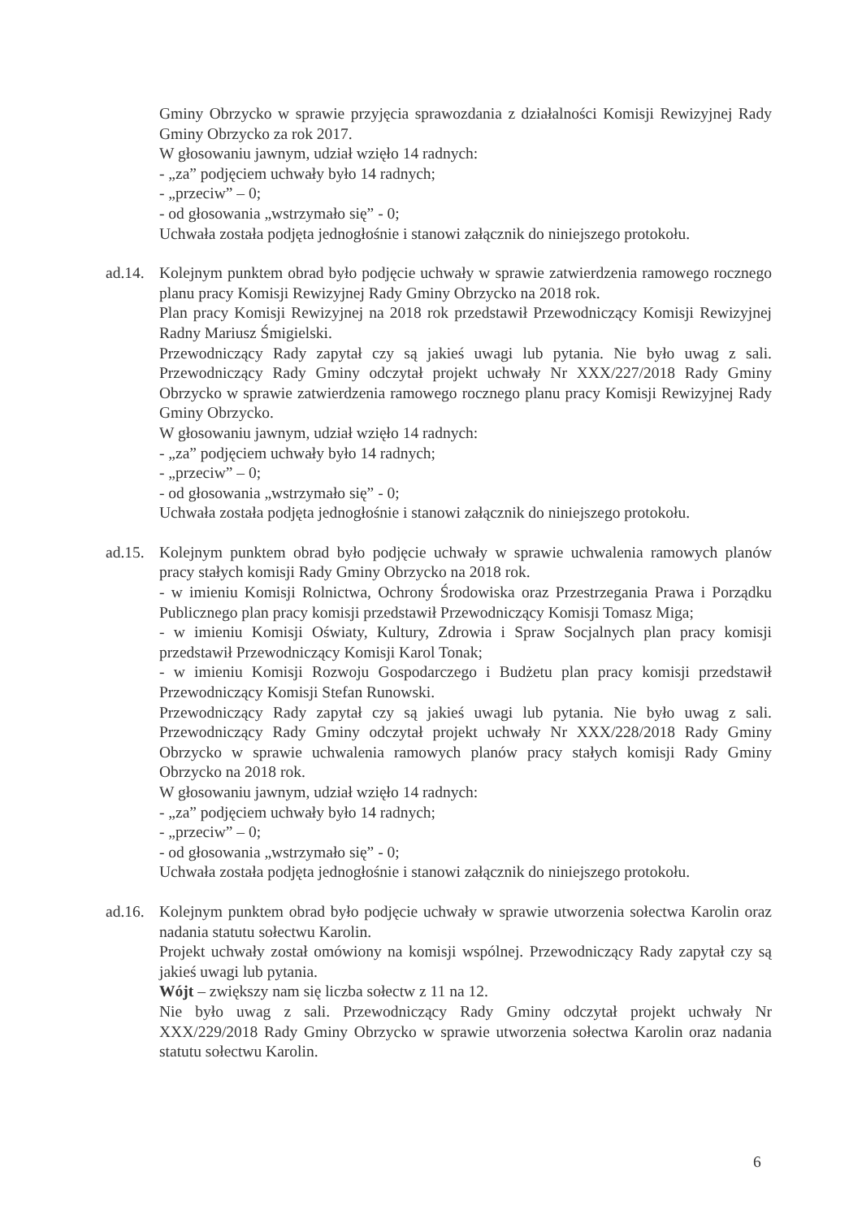Gminy Obrzycko w sprawie przyjęcia sprawozdania z działalności Komisji Rewizyjnej Rady Gminy Obrzycko za rok 2017.
W głosowaniu jawnym, udział wzięło 14 radnych:
- „za” podjęciem uchwały było 14 radnych;
- „przeciw” – 0;
- od głosowania „wstrzymało się” - 0;
Uchwała została podjęta jednogłośnie i stanowi załącznik do niniejszego protokołu.
ad.14.
Kolejnym punktem obrad było podjęcie uchwały w sprawie zatwierdzenia ramowego rocznego planu pracy Komisji Rewizyjnej Rady Gminy Obrzycko na 2018 rok.
Plan pracy Komisji Rewizyjnej na 2018 rok przedstawił Przewodniczący Komisji Rewizyjnej Radny Mariusz Śmigielski.
Przewodniczący Rady zapytał czy są jakieś uwagi lub pytania. Nie było uwag z sali. Przewodniczący Rady Gminy odczytał projekt uchwały Nr XXX/227/2018 Rady Gminy Obrzycko w sprawie zatwierdzenia ramowego rocznego planu pracy Komisji Rewizyjnej Rady Gminy Obrzycko.
W głosowaniu jawnym, udział wzięło 14 radnych:
- „za” podjęciem uchwały było 14 radnych;
- „przeciw” – 0;
- od głosowania „wstrzymało się” - 0;
Uchwała została podjęta jednogłośnie i stanowi załącznik do niniejszego protokołu.
ad.15.
Kolejnym punktem obrad było podjęcie uchwały w sprawie uchwalenia ramowych planów pracy stałych komisji Rady Gminy Obrzycko na 2018 rok.
- w imieniu Komisji Rolnictwa, Ochrony Środowiska oraz Przestrzegania Prawa i Porządku Publicznego plan pracy komisji przedstawił Przewodniczący Komisji Tomasz Miga;
- w imieniu Komisji Oświaty, Kultury, Zdrowia i Spraw Socjalnych plan pracy komisji przedstawił Przewodniczący Komisji Karol Tonak;
- w imieniu Komisji Rozwoju Gospodarczego i Budżetu plan pracy komisji przedstawił Przewodniczący Komisji Stefan Runowski.
Przewodniczący Rady zapytał czy są jakieś uwagi lub pytania. Nie było uwag z sali. Przewodniczący Rady Gminy odczytał projekt uchwały Nr XXX/228/2018 Rady Gminy Obrzycko w sprawie uchwalenia ramowych planów pracy stałych komisji Rady Gminy Obrzycko na 2018 rok.
W głosowaniu jawnym, udział wzięło 14 radnych:
- „za” podjęciem uchwały było 14 radnych;
- „przeciw” – 0;
- od głosowania „wstrzymało się” - 0;
Uchwała została podjęta jednogłośnie i stanowi załącznik do niniejszego protokołu.
ad.16.
Kolejnym punktem obrad było podjęcie uchwały w sprawie utworzenia sołectwa Karolin oraz nadania statutu sołectwu Karolin.
Projekt uchwały został omówiony na komisji wspólnej. Przewodniczący Rady zapytał czy są jakieś uwagi lub pytania.
Wójt – zwiększy nam się liczba sołectw z 11 na 12.
Nie było uwag z sali. Przewodniczący Rady Gminy odczytał projekt uchwały Nr XXX/229/2018 Rady Gminy Obrzycko w sprawie utworzenia sołectwa Karolin oraz nadania statutu sołectwu Karolin.
6